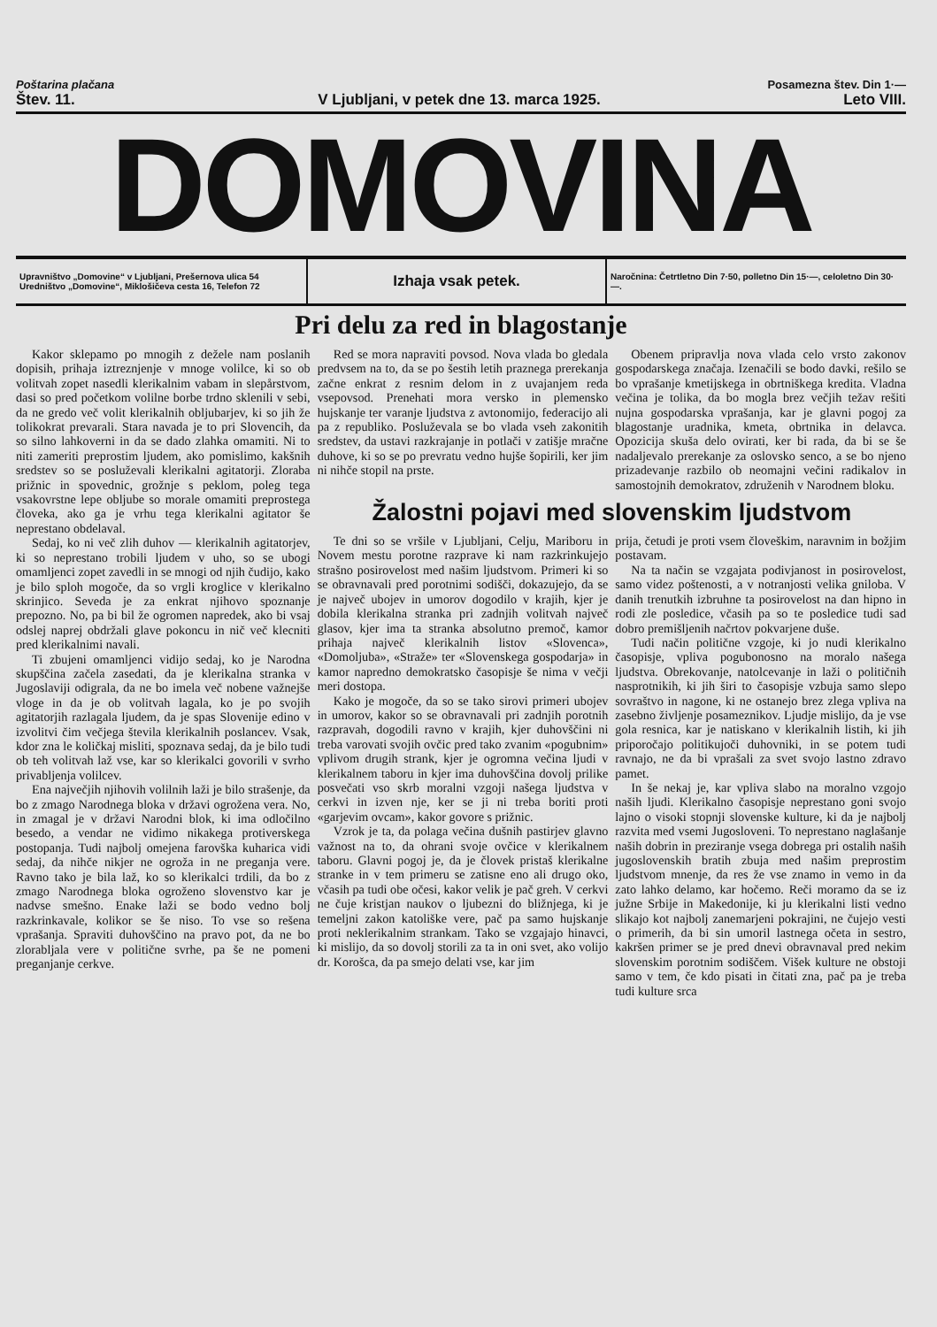Poštarina plačana Posamezna štev. Din 1·—
Štev. 11. V Ljubljani, v petek dne 13. marca 1925. Leto VIII.
DOMOVINA
Upravništvo „Domovine“ v Ljubljani, Prešernova ulica 54
Uredništvo „Domovine“, Miklošičeva cesta 16, Telefon 72
Izhaja vsak petek.
Naročnina: Četrtletno Din 7·50, polletno Din 15·—, celoletno Din 30·—.
Pri delu za red in blagostanje
Kakor sklepamo po mnogih z dežele nam poslanih dopisih, prihaja iztreznjenje v mnoge volilce, ki so ob volitvah zopet nasedli klerikalnim vabam in slepårstvom, dasi so pred početkom volilne borbe trdno sklenili v sebi, da ne gredo več volit klerikalnih obljubarjev, ki so jih že tolikokrat prevarali. Stara navada je to pri Slovencih, da so silno lahkoverni in da se dado zlahka omamiti. Ni to niti zameriti preprostim ljudem, ako pomislimo, kakšnih sredstev so se posluževali klerikalni agitatorji. Zloraba prižnic in spovednic, grožnje s peklom, poleg tega vsakovrstne lepe obljube so morale omamiti preprostega človeka, ako ga je vrhu tega klerikalni agitator še neprestano obdelaval.
Sedaj, ko ni več zlih duhov — klerikalnih agitatorjev, ki so neprestano trobili ljudem v uho, so se ubogi omamljenci zopet zavedli in se mnogi od njih čudijo, kako je bilo sploh mogoče, da so vrgli kroglice v klerikalno skrinjico. Seveda je za enkrat njihovo spoznanje prepozno. No, pa bi bil že ogromen napredek, ako bi vsaj odslej naprej obdržali glave pokoncu in nič več klecniti pred klerikalnimi navali.
Ti zbujeni omamljenci vidijo sedaj, ko je Narodna skupščina začela zasedati, da je klerikalna stranka v Jugoslaviji odigrala, da ne bo imela več nobene važnejše vloge in da je ob volitvah lagala, ko je po svojih agitatorjih razlagala ljudem, da je spas Slovenije edino v izvolitvi čim večjega števila klerikalnih poslancev. Vsak, kdor zna le količkaj misliti, spoznava sedaj, da je bilo tudi ob teh volitvah laž vse, kar so klerikalci govorili v svrho privabljenja volilcev.
Ena največjih njihovih volilnih laži je bilo strašenje, da bo z zmago Narodnega bloka v državi ogrožena vera. No, in zmagal je v državi Narodni blok, ki ima odločilno besedo, a vendar ne vidimo nikakega protiverskega postopanja. Tudi najbolj omejena farovška kuharica vidi sedaj, da nihče nikjer ne ogroža in ne preganja vere. Ravno tako je bila laž, ko so klerikalci trdili, da bo z zmago Narodnega bloka ogroženo slovenstvo kar je nadvse smešno. Enake laži se bodo vedno bolj razkrinkavale, kolikor se še niso. To vse so rešena vprašanja. Spraviti duhovščino na pravo pot, da ne bo zlorabljala vere v politične svrhe, pa še ne pomeni preganjanje cerkve.
Red se mora napraviti povsod. Nova vlada bo gledala predvsem na to, da se po šestih letih praznega prerekanja začne enkrat z resnim delom in z uvajanjem reda vsepovsod. Prenehati mora versko in plemensko hujskanje ter varanje ljudstva z avtonomijo, federacijo ali pa z republiko. Posluževala se bo vlada vseh zakonitih sredstev, da ustavi razkrajanje in potlači v zatišje mračne duhove, ki so se po prevratu vedno hujše šopirili, ker jim ni nihče stopil na prste.
Obenem pripravlja nova vlada celo vrsto zakonov gospodarskega značaja. Izenačili se bodo davki, rešilo se bo vprašanje kmetijskega in obrtniškega kredita. Vladna večina je tolika, da bo mogla brez večjih težav rešiti nujna gospodarska vprašanja, kar je glavni pogoj za blagostanje uradnika, kmeta, obrtnika in delavca. Opozicija skuša delo ovirati, ker bi rada, da bi se še nadaljevalo prerekanje za oslovsko senco, a se bo njeno prizadevanje razbilo ob neomajni večini radikalov in samostojnih demokratov, združenih v Narodnem bloku.
Žalostni pojavi med slovenskim ljudstvom
Te dni so se vršile v Ljubljani, Celju, Mariboru in Novem mestu porotne razprave ki nam razkrinkujejo strašno posirovelost med našim ljudstvom. Primeri ki so se obravnavali pred porotnimi sodišči, dokazujejo, da se je največ ubojev in umorov dogodilo v krajih, kjer je dobila klerikalna stranka pri zadnjih volitvah največ glasov, kjer ima ta stranka absolutno premoč, kamor prihaja največ klerikalnih listov «Slovenca», «Domoljuba», «Straže» ter «Slovenskega gospodarja» in kamor napredno demokratsko časopisje še nima v večji meri dostopa.
Kako je mogoče, da so se tako sirovi primeri ubojev in umorov, kakor so se obravnavali pri zadnjih porotnih razpravah, dogodili ravno v krajih, kjer duhovščini ni treba varovati svojih ovčic pred tako zvanim «pogubnim» vplivom drugih strank, kjer je ogromna večina ljudi v klerikalnem taboru in kjer ima duhovščina dovolj prilike posvečati vso skrb moralni vzgoji našega ljudstva v cerkvi in izven nje, ker se ji ni treba boriti proti «garjevim ovcam», kakor govore s prižnic.
Vzrok je ta, da polaga večina dušnih pastirjev glavno važnost na to, da ohrani svoje ovčice v klerikalnem taboru. Glavni pogoj je, da je človek pristaš klerikalne stranke in v tem primeru se zatisne eno ali drugo oko, včasih pa tudi obe očesi, kakor velik je pač greh. V cerkvi ne čuje kristjan naukov o ljubezni do bližnjega, ki je temeljni zakon katoliške vere, pač pa samo hujskanje proti neklerikalnim strankam. Tako se vzgajajo hinavci, ki mislijo, da so dovolj storili za ta in oni svet, ako volijo dr. Korošca, da pa smejo delati vse, kar jim
prija, četudi je proti vsem človeškim, naravnim in božjim postavam.
Na ta način se vzgajata podivjanost in posirovelost, samo videz poštenosti, a v notranjosti velika gniloba. V danih trenutkih izbruhne ta posirovelost na dan hipno in rodi zle posledice, včasih pa so te posledice tudi sad dobro premišljenih načrtov pokvarjene duše.
Tudi način politične vzgoje, ki jo nudi klerikalno časopisje, vpliva pogubonosno na moralo našega ljudstva. Obrekovanje, natolcevanje in laži o političnih nasprotnikih, ki jih širi to časopisje vzbuja samo slepo sovraštvo in nagone, ki ne ostanejo brez zlega vpliva na zasebno življenje posameznikov. Ljudje mislijo, da je vse gola resnica, kar je natiskano v klerikalnih listih, ki jih priporočajo politikujoči duhovniki, in se potem tudi ravnajo, ne da bi vprašali za svet svojo lastno zdravo pamet.
In še nekaj je, kar vpliva slabo na moralno vzgojo naših ljudi. Klerikalno časopisje neprestano goni svojo lajno o visoki stopnji slovenske kulture, ki da je najbolj razvita med vsemi Jugosloveni. To neprestano naglašanje naših dobrin in preziranje vsega dobrega pri ostalih naših jugoslovenskih bratih zbuja med našim preprostim ljudstvom mnenje, da res že vse znamo in vemo in da zato lahko delamo, kar hočemo. Reči moramo da se iz južne Srbije in Makedonije, ki ju klerikalni listi vedno slikajo kot najbolj zanemarjeni pokrajini, ne čujejo vesti o primerih, da bi sin umoril lastnega očeta in sestro, kakršen primer se je pred dnevi obravnaval pred nekim slovenskim porotnim sodiščem. Višek kulture ne obstoji samo v tem, če kdo pisati in čitati zna, pač pa je treba tudi kulture srca